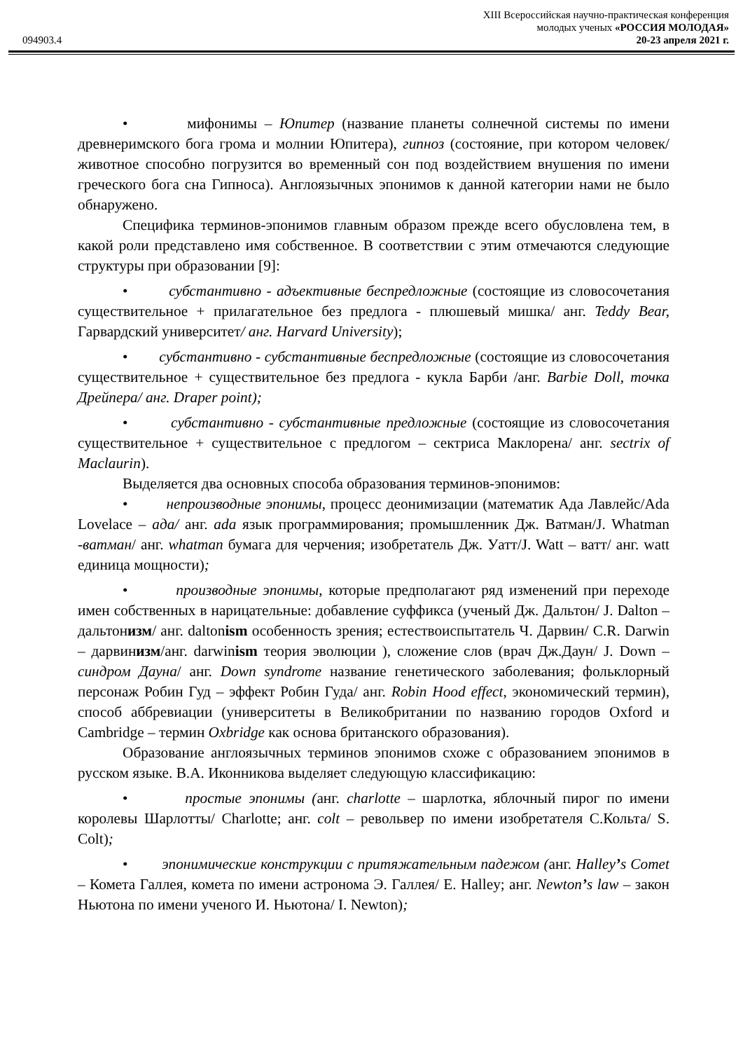XIII Всероссийская научно-практическая конференция
молодых ученых «РОССИЯ МОЛОДАЯ»
094903.4 20-23 апреля 2021 г.
• мифонимы – Юпитер (название планеты солнечной системы по имени древнеримского бога грома и молнии Юпитера), гипноз (состояние, при котором человек/ животное способно погрузится во временный сон под воздействием внушения по имени греческого бога сна Гипноса). Англоязычных эпонимов к данной категории нами не было обнаружено.
Специфика терминов-эпонимов главным образом прежде всего обусловлена тем, в какой роли представлено имя собственное. В соответствии с этим отмечаются следующие структуры при образовании [9]:
• субстантивно - адъективные беспредложные (состоящие из словосочетания существительное + прилагательное без предлога - плюшевый мишка/ анг. Teddy Bear, Гарвардский университет/ анг. Harvard University);
• субстантивно - субстантивные беспредложные (состоящие из словосочетания существительное + существительное без предлога - кукла Барби /анг. Barbie Doll, точка Дрейпера/ анг. Draper point);
• субстантивно - субстантивные предложные (состоящие из словосочетания существительное + существительное с предлогом – сектриса Маклорена/ анг. sectrix of Maclaurin).
Выделяется два основных способа образования терминов-эпонимов:
• непроизводные эпонимы, процесс деонимизации (математик Ада Лавлейс/Ada Lovelace – ада/ анг. ada язык программирования; промышленник Дж. Ватман/J. Whatman -ватман/ анг. whatman бумага для черчения; изобретатель Дж. Уатт/J. Watt – ватт/ анг. watt единица мощности);
• производные эпонимы, которые предполагают ряд изменений при переходе имен собственных в нарицательные: добавление суффикса (ученый Дж. Дальтон/ J. Dalton – дальтонизм/ анг. daltonism особенность зрения; естествоиспытатель Ч. Дарвин/ C.R. Darwin – дарвинизм/анг. darwinism теория эволюции ), сложение слов (врач Дж.Даун/ J. Down – синдром Дауна/ анг. Down syndrome название генетического заболевания; фольклорный персонаж Робин Гуд – эффект Робин Гуда/ анг. Robin Hood effect, экономический термин), способ аббревиации (университеты в Великобритании по названию городов Oxford и Cambridge – термин Oxbridge как основа британского образования).
Образование англоязычных терминов эпонимов схоже с образованием эпонимов в русском языке. В.А. Иконникова выделяет следующую классификацию:
• простые эпонимы (анг. charlotte – шарлотка, яблочный пирог по имени королевы Шарлотты/ Charlotte; анг. colt – револьвер по имени изобретателя С.Кольта/ S. Colt);
• эпонимические конструкции с притяжательным падежом (анг. Halley’s Comet – Комета Галлея, комета по имени астронома Э. Галлея/ E. Halley; анг. Newton’s law – закон Ньютона по имени ученого И. Ньютона/ I. Newton);